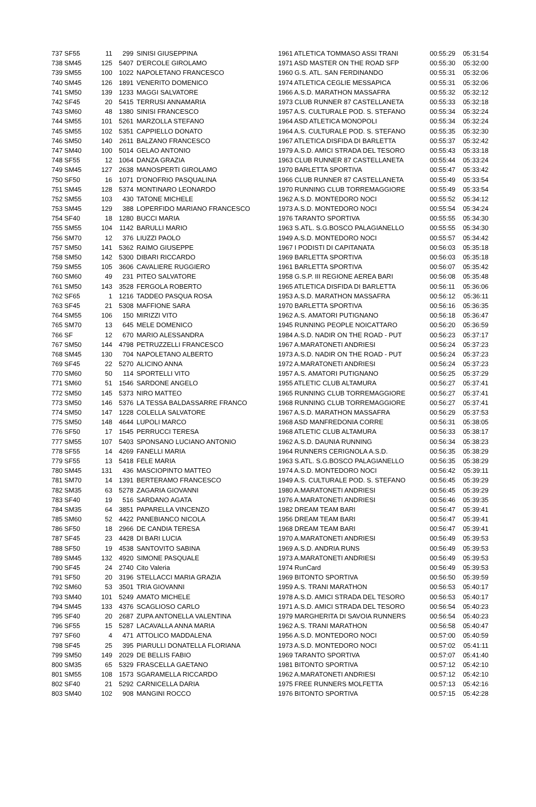| 737 SF55 | 11 | 299 | SINISI GIUSEPPINA | 1961 ATLETICA TOMMASO ASSI TRANI | 00:55:29 | 05:31:54 |
| 738 SM45 | 125 | 5407 | D'ERCOLE GIROLAMO | 1971 ASD MASTER ON THE ROAD SFP | 00:55:30 | 05:32:00 |
| 739 SM55 | 100 | 1022 | NAPOLETANO FRANCESCO | 1960 G.S. ATL. SAN FERDINANDO | 00:55:31 | 05:32:06 |
| 740 SM45 | 126 | 1891 | VENERITO DOMENICO | 1974 ATLETICA CEGLIE MESSAPICA | 00:55:31 | 05:32:06 |
| 741 SM50 | 139 | 1233 | MAGGI SALVATORE | 1966 A.S.D. MARATHON MASSAFRA | 00:55:32 | 05:32:12 |
| 742 SF45 | 20 | 5415 | TERRUSI ANNAMARIA | 1973 CLUB RUNNER 87 CASTELLANETA | 00:55:33 | 05:32:18 |
| 743 SM60 | 48 | 1380 | SINISI FRANCESCO | 1957 A.S. CULTURALE POD. S. STEFANO | 00:55:34 | 05:32:24 |
| 744 SM55 | 101 | 5261 | MARZOLLA STEFANO | 1964 ASD ATLETICA MONOPOLI | 00:55:34 | 05:32:24 |
| 745 SM55 | 102 | 5351 | CAPPIELLO DONATO | 1964 A.S. CULTURALE POD. S. STEFANO | 00:55:35 | 05:32:30 |
| 746 SM50 | 140 | 2611 | BALZANO FRANCESCO | 1967 ATLETICA DISFIDA DI BARLETTA | 00:55:37 | 05:32:42 |
| 747 SM40 | 100 | 5014 | GELAO ANTONIO | 1979 A.S.D. AMICI STRADA DEL TESORO | 00:55:43 | 05:33:18 |
| 748 SF55 | 12 | 1064 | DANZA GRAZIA | 1963 CLUB RUNNER 87 CASTELLANETA | 00:55:44 | 05:33:24 |
| 749 SM45 | 127 | 2638 | MANOSPERTI GIROLAMO | 1970 BARLETTA SPORTIVA | 00:55:47 | 05:33:42 |
| 750 SF50 | 16 | 1071 | D'ONOFRIO PASQUALINA | 1966 CLUB RUNNER 87 CASTELLANETA | 00:55:49 | 05:33:54 |
| 751 SM45 | 128 | 5374 | MONTINARO LEONARDO | 1970 RUNNING CLUB TORREMAGGIORE | 00:55:49 | 05:33:54 |
| 752 SM55 | 103 | 430 | TATONE MICHELE | 1962 A.S.D. MONTEDORO NOCI | 00:55:52 | 05:34:12 |
| 753 SM45 | 129 | 388 | LOPERFIDO MARIANO FRANCESCO | 1973 A.S.D. MONTEDORO NOCI | 00:55:54 | 05:34:24 |
| 754 SF40 | 18 | 1280 | BUCCI MARIA | 1976 TARANTO SPORTIVA | 00:55:55 | 05:34:30 |
| 755 SM55 | 104 | 1142 | BARULLI MARIO | 1963 S.ATL. S.G.BOSCO PALAGIANELLO | 00:55:55 | 05:34:30 |
| 756 SM70 | 12 | 376 | LIUZZI PAOLO | 1949 A.S.D. MONTEDORO NOCI | 00:55:57 | 05:34:42 |
| 757 SM50 | 141 | 5362 | RAIMO GIUSEPPE | 1967 I PODISTI DI CAPITANATA | 00:56:03 | 05:35:18 |
| 758 SM50 | 142 | 5300 | DIBARI RICCARDO | 1969 BARLETTA SPORTIVA | 00:56:03 | 05:35:18 |
| 759 SM55 | 105 | 3606 | CAVALIERE RUGGIERO | 1961 BARLETTA SPORTIVA | 00:56:07 | 05:35:42 |
| 760 SM60 | 49 | 231 | PITEO SALVATORE | 1958 G.S.P. III REGIONE AEREA BARI | 00:56:08 | 05:35:48 |
| 761 SM50 | 143 | 3528 | FERGOLA ROBERTO | 1965 ATLETICA DISFIDA DI BARLETTA | 00:56:11 | 05:36:06 |
| 762 SF65 | 1 | 1216 | TADDEO PASQUA ROSA | 1953 A.S.D. MARATHON MASSAFRA | 00:56:12 | 05:36:11 |
| 763 SF45 | 21 | 5308 | MAFFIONE SARA | 1970 BARLETTA SPORTIVA | 00:56:16 | 05:36:35 |
| 764 SM55 | 106 | 150 | MIRIZZI VITO | 1962 A.S. AMATORI PUTIGNANO | 00:56:18 | 05:36:47 |
| 765 SM70 | 13 | 645 | MELE DOMENICO | 1945 RUNNING PEOPLE NOICATTARO | 00:56:20 | 05:36:59 |
| 766 SF | 12 | 670 | MARIO ALESSANDRA | 1984 A.S.D. NADIR ON THE ROAD - PUT | 00:56:23 | 05:37:17 |
| 767 SM50 | 144 | 4798 | PETRUZZELLI FRANCESCO | 1967 A.MARATONETI ANDRIESI | 00:56:24 | 05:37:23 |
| 768 SM45 | 130 | 704 | NAPOLETANO ALBERTO | 1973 A.S.D. NADIR ON THE ROAD - PUT | 00:56:24 | 05:37:23 |
| 769 SF45 | 22 | 5270 | ALICINO ANNA | 1972 A.MARATONETI ANDRIESI | 00:56:24 | 05:37:23 |
| 770 SM60 | 50 | 114 | SPORTELLI VITO | 1957 A.S. AMATORI PUTIGNANO | 00:56:25 | 05:37:29 |
| 771 SM60 | 51 | 1546 | SARDONE ANGELO | 1955 ATLETIC CLUB ALTAMURA | 00:56:27 | 05:37:41 |
| 772 SM50 | 145 | 5373 | NIRO MATTEO | 1965 RUNNING CLUB TORREMAGGIORE | 00:56:27 | 05:37:41 |
| 773 SM50 | 146 | 5376 | LA TESSA BALDASSARRE FRANCO | 1968 RUNNING CLUB TORREMAGGIORE | 00:56:27 | 05:37:41 |
| 774 SM50 | 147 | 1228 | COLELLA SALVATORE | 1967 A.S.D. MARATHON MASSAFRA | 00:56:29 | 05:37:53 |
| 775 SM50 | 148 | 4644 | LUPOLI MARCO | 1968 ASD MANFREDONIA CORRE | 00:56:31 | 05:38:05 |
| 776 SF50 | 17 | 1545 | PERRUCCI TERESA | 1968 ATLETIC CLUB ALTAMURA | 00:56:33 | 05:38:17 |
| 777 SM55 | 107 | 5403 | SPONSANO LUCIANO ANTONIO | 1962 A.S.D. DAUNIA RUNNING | 00:56:34 | 05:38:23 |
| 778 SF55 | 14 | 4269 | FANELLI MARIA | 1964 RUNNERS CERIGNOLA A.S.D. | 00:56:35 | 05:38:29 |
| 779 SF55 | 13 | 5418 | FELE MARIA | 1963 S.ATL. S.G.BOSCO PALAGIANELLO | 00:56:35 | 05:38:29 |
| 780 SM45 | 131 | 436 | MASCIOPINTO MATTEO | 1974 A.S.D. MONTEDORO NOCI | 00:56:42 | 05:39:11 |
| 781 SM70 | 14 | 1391 | BERTERAMO FRANCESCO | 1949 A.S. CULTURALE POD. S. STEFANO | 00:56:45 | 05:39:29 |
| 782 SM35 | 63 | 5278 | ZAGARIA GIOVANNI | 1980 A.MARATONETI ANDRIESI | 00:56:45 | 05:39:29 |
| 783 SF40 | 19 | 516 | SARDANO AGATA | 1976 A.MARATONETI ANDRIESI | 00:56:46 | 05:39:35 |
| 784 SM35 | 64 | 3851 | PAPARELLA VINCENZO | 1982 DREAM TEAM BARI | 00:56:47 | 05:39:41 |
| 785 SM60 | 52 | 4422 | PANEBIANCO NICOLA | 1956 DREAM TEAM BARI | 00:56:47 | 05:39:41 |
| 786 SF50 | 18 | 2966 | DE CANDIA TERESA | 1968 DREAM TEAM BARI | 00:56:47 | 05:39:41 |
| 787 SF45 | 23 | 4428 | DI BARI LUCIA | 1970 A.MARATONETI ANDRIESI | 00:56:49 | 05:39:53 |
| 788 SF50 | 19 | 4538 | SANTOVITO SABINA | 1969 A.S.D. ANDRIA RUNS | 00:56:49 | 05:39:53 |
| 789 SM45 | 132 | 4920 | SIMONE PASQUALE | 1973 A.MARATONETI ANDRIESI | 00:56:49 | 05:39:53 |
| 790 SF45 | 24 | 2740 | Cito Valeria | 1974 RunCard | 00:56:49 | 05:39:53 |
| 791 SF50 | 20 | 3196 | STELLACCI MARIA GRAZIA | 1969 BITONTO SPORTIVA | 00:56:50 | 05:39:59 |
| 792 SM60 | 53 | 3501 | TRIA GIOVANNI | 1959 A.S. TRANI MARATHON | 00:56:53 | 05:40:17 |
| 793 SM40 | 101 | 5249 | AMATO MICHELE | 1978 A.S.D. AMICI STRADA DEL TESORO | 00:56:53 | 05:40:17 |
| 794 SM45 | 133 | 4376 | SCAGLIOSO CARLO | 1971 A.S.D. AMICI STRADA DEL TESORO | 00:56:54 | 05:40:23 |
| 795 SF40 | 20 | 2687 | ZUPA ANTONELLA VALENTINA | 1979 MARGHERITA DI SAVOIA RUNNERS | 00:56:54 | 05:40:23 |
| 796 SF55 | 15 | 5287 | LACAVALLA ANNA MARIA | 1962 A.S. TRANI MARATHON | 00:56:58 | 05:40:47 |
| 797 SF60 | 4 | 471 | ATTOLICO MADDALENA | 1956 A.S.D. MONTEDORO NOCI | 00:57:00 | 05:40:59 |
| 798 SF45 | 25 | 395 | PIARULLI DONATELLA FLORIANA | 1973 A.S.D. MONTEDORO NOCI | 00:57:02 | 05:41:11 |
| 799 SM50 | 149 | 2029 | DE BELLIS FABIO | 1969 TARANTO SPORTIVA | 00:57:07 | 05:41:40 |
| 800 SM35 | 65 | 5329 | FRASCELLA GAETANO | 1981 BITONTO SPORTIVA | 00:57:12 | 05:42:10 |
| 801 SM55 | 108 | 1573 | SGARAMELLA RICCARDO | 1962 A.MARATONETI ANDRIESI | 00:57:12 | 05:42:10 |
| 802 SF40 | 21 | 5292 | CARNICELLA DARIA | 1975 FREE RUNNERS MOLFETTA | 00:57:13 | 05:42:16 |
| 803 SM40 | 102 | 908 | MANGINI ROCCO | 1976 BITONTO SPORTIVA | 00:57:15 | 05:42:28 |